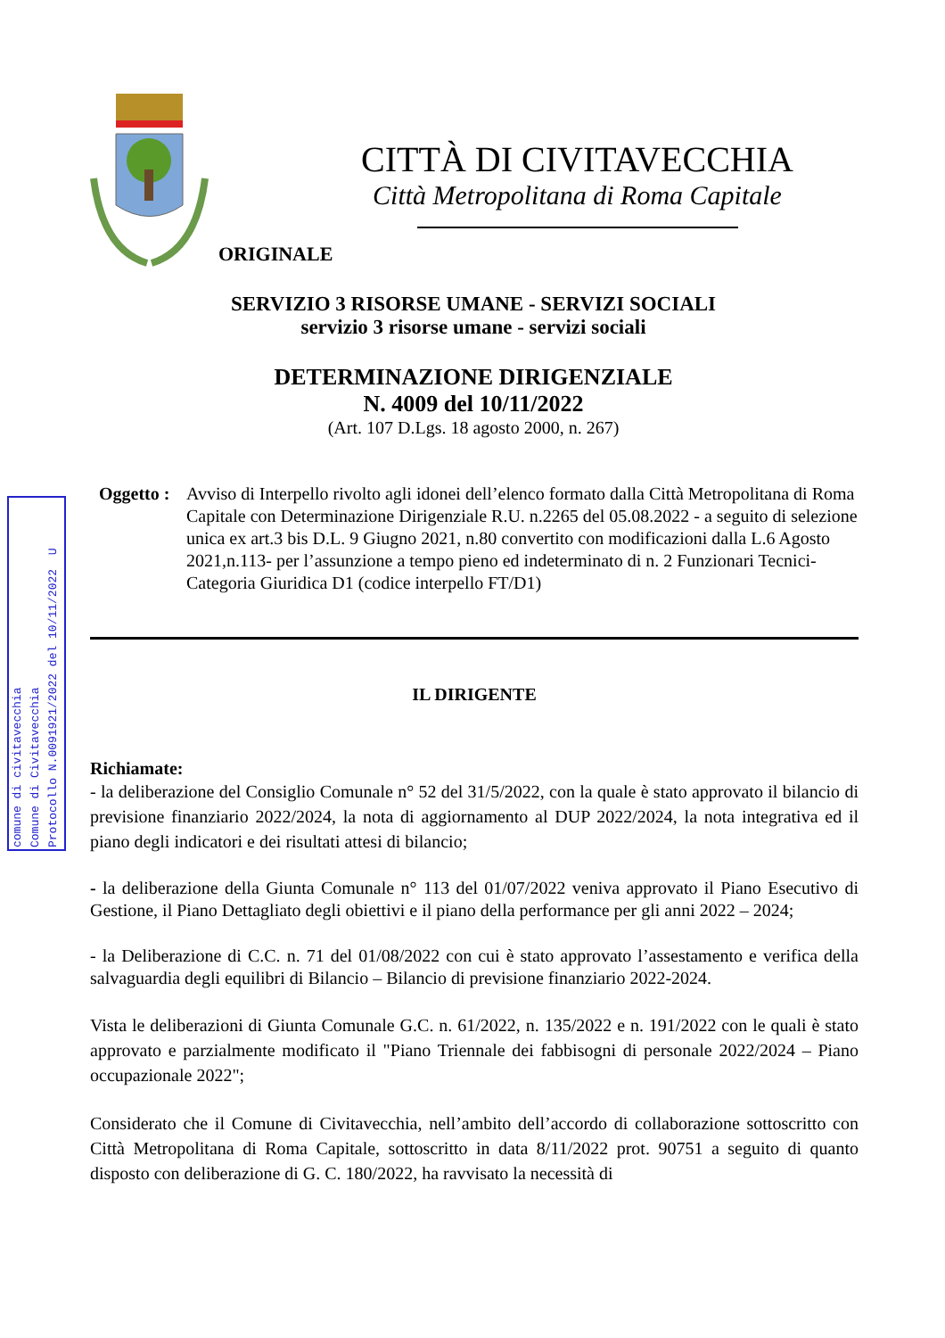CITTÀ DI CIVITAVECCHIA
Città Metropolitana di Roma Capitale
ORIGINALE
SERVIZIO 3 RISORSE UMANE - SERVIZI SOCIALI
servizio 3 risorse umane - servizi sociali
DETERMINAZIONE DIRIGENZIALE
N. 4009 del 10/11/2022
(Art. 107 D.Lgs. 18 agosto 2000, n. 267)
comune di civitavecchia
Comune di Civitavecchia
Protocollo N.0091921/2022 del 10/11/2022 U
Oggetto :
Avviso di Interpello rivolto agli idonei dell’elenco formato dalla Città Metropolitana di Roma Capitale con Determinazione Dirigenziale R.U. n.2265 del 05.08.2022 - a seguito di selezione unica ex art.3 bis D.L. 9 Giugno 2021, n.80 convertito con modificazioni dalla L.6 Agosto 2021,n.113- per l’assunzione a tempo pieno ed indeterminato di n. 2 Funzionari Tecnici- Categoria Giuridica D1 (codice interpello FT/D1)
IL DIRIGENTE
Richiamate:
- la deliberazione del Consiglio Comunale n° 52 del 31/5/2022, con la quale è stato approvato il bilancio di previsione finanziario 2022/2024, la nota di aggiornamento al DUP 2022/2024, la nota integrativa ed il piano degli indicatori e dei risultati attesi di bilancio;
- la deliberazione della Giunta Comunale n° 113 del 01/07/2022 veniva approvato il Piano Esecutivo di Gestione, il Piano Dettagliato degli obiettivi e il piano della performance per gli anni 2022 – 2024;
- la Deliberazione di C.C. n. 71 del 01/08/2022 con cui è stato approvato l’assestamento e verifica della salvaguardia degli equilibri di Bilancio – Bilancio di previsione finanziario 2022-2024.
Vista le deliberazioni di Giunta Comunale G.C. n. 61/2022, n. 135/2022 e n. 191/2022 con le quali è stato approvato e parzialmente modificato il "Piano Triennale dei fabbisogni di personale 2022/2024 – Piano occupazionale 2022";
Considerato che il Comune di Civitavecchia, nell’ambito dell’accordo di collaborazione sottoscritto con Città Metropolitana di Roma Capitale, sottoscritto in data 8/11/2022 prot. 90751 a seguito di quanto disposto con deliberazione di G. C. 180/2022, ha ravvisato la necessità di